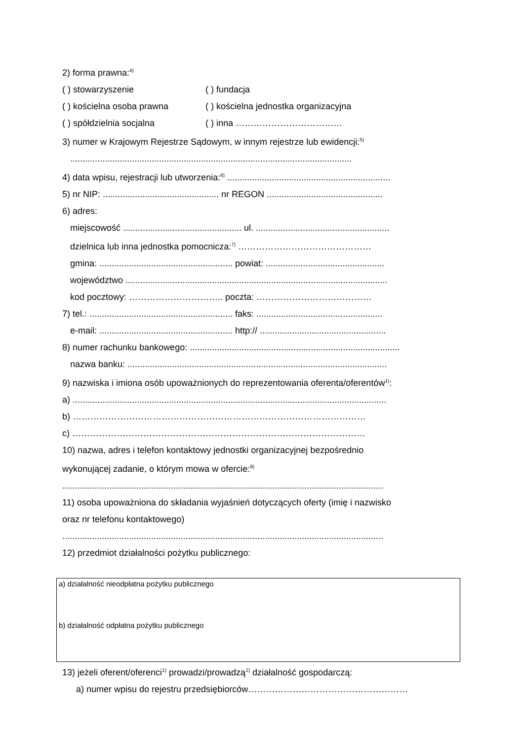2) forma prawna:<sup>4)</sup>
( ) stowarzyszenie ( ) fundacja
( ) kościelna osoba prawna ( ) kościelna jednostka organizacyjna
( ) spółdzielnia socjalna ( ) inna ………………………………
3) numer w Krajowym Rejestrze Sądowym, w innym rejestrze lub ewidencji:<sup>5)</sup>
..................................................................................................................
4) data wpisu, rejestracji lub utworzenia:<sup>6)</sup> ..................................................................
5) nr NIP: ............................................... nr REGON ...............................................
6) adres:
miejscowość ................................................ ul. ......................................................
dzielnica lub inna jednostka pomocnicza:<sup>7)</sup> ………………………………………
gmina: ...................................................... powiat: ................................................
województwo ..........................................................................................................
kod pocztowy: ………………………….. poczta: …………………………………
7) tel.: .......................................................... faks: ...................................................
e-mail: ...................................................... http:// ...................................................
8) numer rachunku bankowego: .....................................................................................
nazwa banku: .........................................................................................................
9) nazwiska i imiona osób upoważnionych do reprezentowania oferenta/oferentów<sup>1)</sup>:
a) ...............................................................................................................................
b) ………………………………………………………………………………………
c) ………………………………………………………………………………………
10) nazwa, adres i telefon kontaktowy jednostki organizacyjnej bezpośrednio
wykonującej zadanie, o którym mowa w ofercie:<sup>9)</sup>
..................................................................................................................................
11) osoba upoważniona do składania wyjaśnień dotyczących oferty (imię i nazwisko
oraz nr telefonu kontaktowego)
..................................................................................................................................
12) przedmiot działalności pożytku publicznego:
a) działalność nieodpłatna pożytku publicznego
b) działalność odpłatna pożytku publicznego
13) jeżeli oferent/oferenci<sup>1)</sup> prowadzi/prowadzą<sup>1)</sup> działalność gospodarczą:
a) numer wpisu do rejestru przedsiębiorców………………………………………………